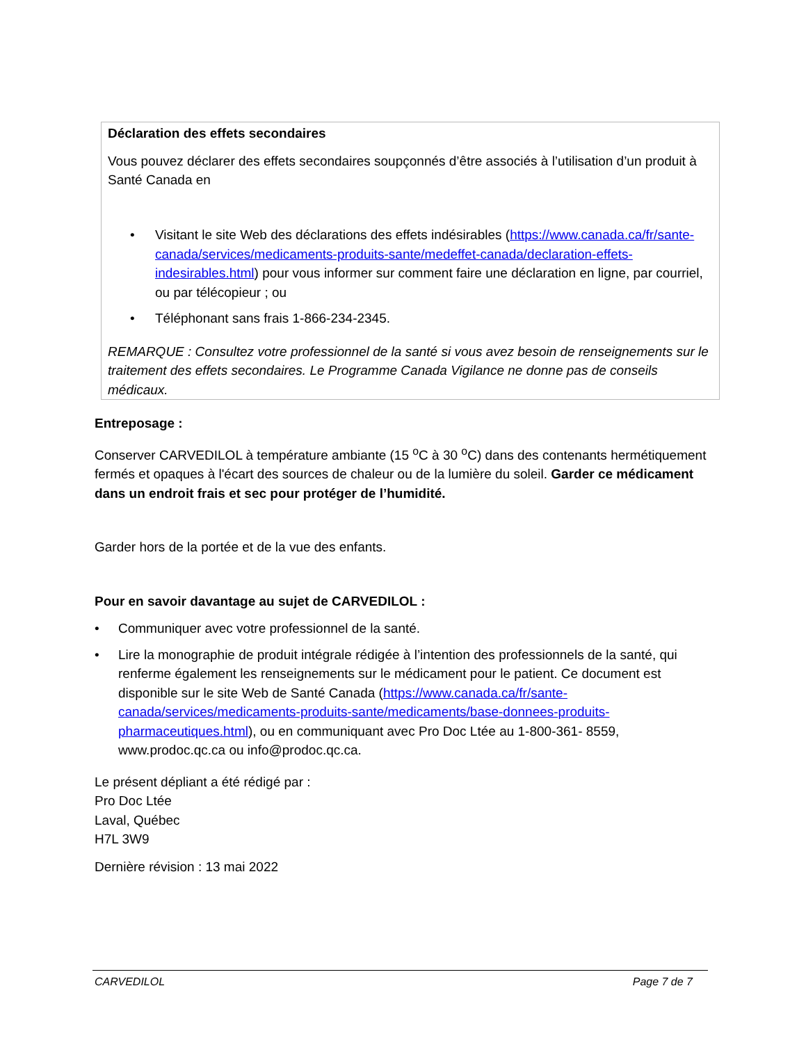Déclaration des effets secondaires
Vous pouvez déclarer des effets secondaires soupçonnés d’être associés à l’utilisation d’un produit à Santé Canada en
• Visitant le site Web des déclarations des effets indésirables (https://www.canada.ca/fr/sante-canada/services/medicaments-produits-sante/medeffet-canada/declaration-effets-indesirables.html) pour vous informer sur comment faire une déclaration en ligne, par courriel, ou par télécopieur ; ou
• Téléphonant sans frais 1-866-234-2345.
REMARQUE : Consultez votre professionnel de la santé si vous avez besoin de renseignements sur le traitement des effets secondaires. Le Programme Canada Vigilance ne donne pas de conseils médicaux.
Entreposage :
Conserver CARVEDILOL à température ambiante (15 <sup>o</sup>C à 30 <sup>o</sup>C) dans des contenants hermétiquement fermés et opaques à l'écart des sources de chaleur ou de la lumière du soleil. Garder ce médicament dans un endroit frais et sec pour protéger de l’humidité.
Garder hors de la portée et de la vue des enfants.
Pour en savoir davantage au sujet de CARVEDILOL :
• Communiquer avec votre professionnel de la santé.
• Lire la monographie de produit intégrale rédigée à l’intention des professionnels de la santé, qui renferme également les renseignements sur le médicament pour le patient. Ce document est disponible sur le site Web de Santé Canada (https://www.canada.ca/fr/sante-canada/services/medicaments-produits-sante/medicaments/base-donnees-produits-pharmaceutiques.html), ou en communiquant avec Pro Doc Ltée au 1-800-361- 8559, www.prodoc.qc.ca ou info@prodoc.qc.ca.
Le présent dépliant a été rédigé par :
Pro Doc Ltée
Laval, Québec
H7L 3W9
Dernière révision : 13 mai 2022
CARVEDILOL Page 7 de 7